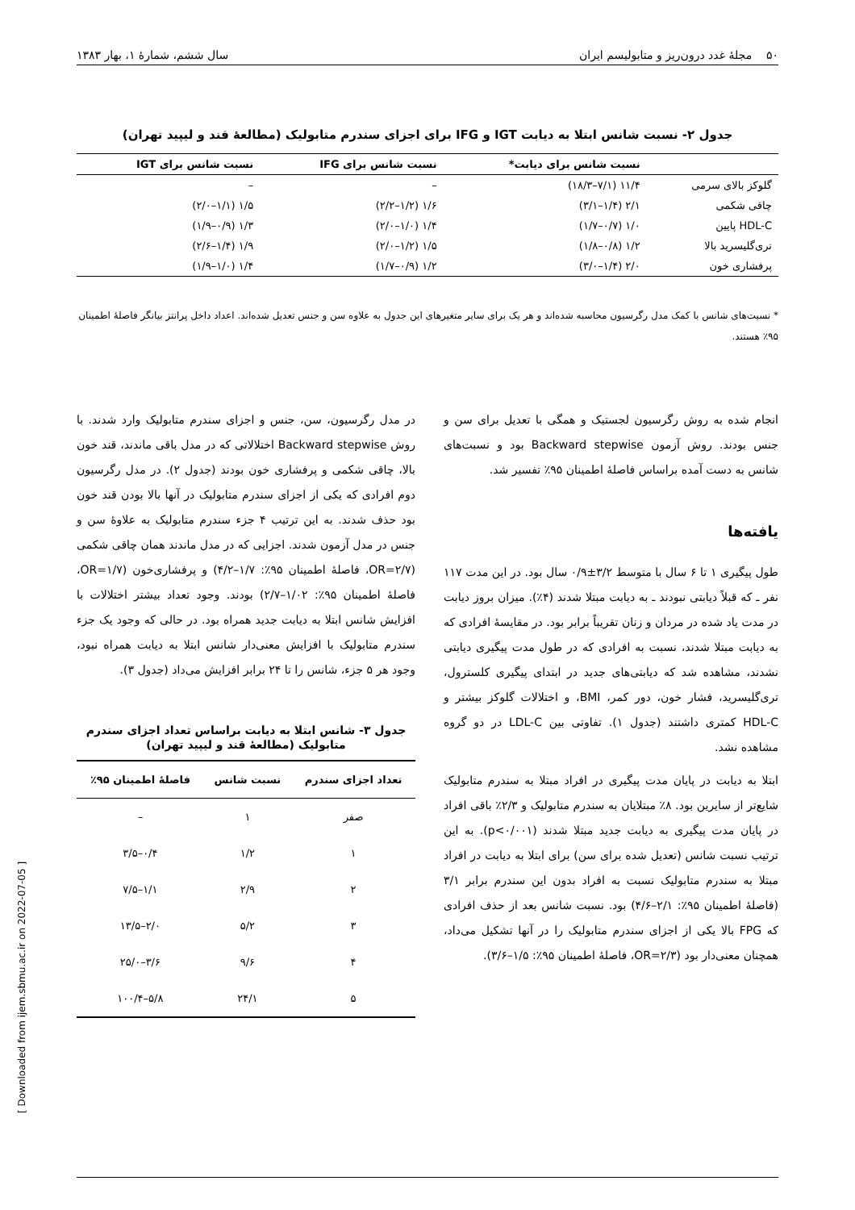۵۰ مجلهٔ غدد درون‌ریز و متابولیسم ایران سال ششم، شمارهٔ ۱، بهار ۱۳۸۳
جدول ۲- نسبت شانس ابتلا به دیابت IGT و IFG برای اجزای سندرم متابولیک (مطالعهٔ قند و لیپید تهران)
| | نسبت شانس برای دیابت* | نسبت شانس برای IFG | نسبت شانس برای IGT |
| --- | --- | --- | --- |
| گلوکز بالای سرمی | ۱۱/۴ (۷/۱–۱۸/۳) | – | – |
| چاقی شکمی | ۲/۱ (۱/۴–۳/۱) | ۱/۶ (۱/۲–۲/۲) | ۱/۵ (۱/۱–۲/۰) |
| HDL-C پایین | ۱/۰ (۰/۷–۱/۷) | ۱/۴ (۱/۰–۲/۰) | ۱/۳ (۰/۹–۱/۹) |
| تری‌گلیسرید بالا | ۱/۲ (۰/۸–۱/۸) | ۱/۵ (۱/۲–۲/۰) | ۱/۹ (۱/۴–۲/۶) |
| پرفشاری خون | ۲/۰ (۱/۴–۳/۰) | ۱/۲ (۰/۹–۱/۷) | ۱/۴ (۱/۰–۱/۹) |
* نسبت‌های شانس با کمک مدل رگرسیون محاسبه شده‌اند و هر یک برای سایر متغیرهای این جدول به علاوه سن و جنس تعدیل شده‌اند. اعداد داخل پرانتز بیانگر فاصلهٔ اطمینان ۹۵٪ هستند.
انجام شده به روش رگرسیون لجستیک و همگی با تعدیل برای سن و جنس بودند. روش آزمون Backward stepwise بود و نسبت‌های شانس به دست آمده براساس فاصلهٔ اطمینان ۹۵٪ تفسیر شد.
یافته‌ها
طول پیگیری ۱ تا ۶ سال با متوسط ۳/۲±۰/۹ سال بود. در این مدت ۱۱۷ نفر ـ که قبلاً دیابتی نبودند ـ به دیابت مبتلا شدند (۴٪). میزان بروز دیابت در مدت یاد شده در مردان و زنان تقریباً برابر بود. در مقایسهٔ افرادی که به دیابت مبتلا شدند، نسبت به افرادی که در طول مدت پیگیری دیابتی نشدند، مشاهده شد که دیابتی‌های جدید در ابتدای پیگیری کلسترول، تری‌گلیسرید، فشار خون، دور کمر، BMI، و اختلالات گلوکز بیشتر و HDL-C کمتری داشتند (جدول ۱). تفاوتی بین LDL-C در دو گروه مشاهده نشد.
ابتلا به دیابت در پایان مدت پیگیری در افراد مبتلا به سندرم متابولیک شایع‌تر از سایرین بود. ۸٪ مبتلایان به سندرم متابولیک و ۲/۳٪ باقی افراد در پایان مدت پیگیری به دیابت جدید مبتلا شدند (p<۰/۰۰۱). به این ترتیب نسبت شانس (تعدیل شده برای سن) برای ابتلا به دیابت در افراد مبتلا به سندرم متابولیک نسبت به افراد بدون این سندرم برابر ۳/۱ (فاصلهٔ اطمینان ۹۵٪: ۲/۱–۴/۶) بود. نسبت شانس بعد از حذف افرادی که FPG بالا یکی از اجزای سندرم متابولیک را در آنها تشکیل می‌داد، همچنان معنی‌دار بود (OR=۲/۳، فاصلهٔ اطمینان ۹۵٪: ۱/۵–۳/۶).
در مدل رگرسیون، سن، جنس و اجزای سندرم متابولیک وارد شدند. با روش Backward stepwise اختلالاتی که در مدل باقی ماندند، قند خون بالا، چاقی شکمی و پرفشاری خون بودند (جدول ۲). در مدل رگرسیون دوم افرادی که یکی از اجزای سندرم متابولیک در آنها بالا بودن قند خون بود حذف شدند. به این ترتیب ۴ جزء سندرم متابولیک به علاوهٔ سن و جنس در مدل آزمون شدند. اجزایی که در مدل ماندند همان چاقی شکمی (OR=۲/۷، فاصلهٔ اطمینان ۹۵٪: ۱/۷–۴/۲) و پرفشاری‌خون (OR=۱/۷، فاصلهٔ اطمینان ۹۵٪: ۱/۰۲–۲/۷) بودند. وجود تعداد بیشتر اختلالات با افزایش شانس ابتلا به دیابت جدید همراه بود. در حالی که وجود یک جزء سندرم متابولیک با افزایش معنی‌دار شانس ابتلا به دیابت همراه نبود، وجود هر ۵ جزء، شانس را تا ۲۴ برابر افزایش می‌داد (جدول ۳).
جدول ۳- شانس ابتلا به دیابت براساس تعداد اجزای سندرم متابولیک (مطالعهٔ قند و لیپید تهران)
| تعداد اجزای سندرم | نسبت شانس | فاصلهٔ اطمینان ۹۵٪ |
| --- | --- | --- |
| صفر | ۱ | – |
| ۱ | ۱/۲ | ۰/۴–۳/۵ |
| ۲ | ۲/۹ | ۱/۱–۷/۵ |
| ۳ | ۵/۲ | ۲/۰–۱۳/۵ |
| ۴ | ۹/۶ | ۳/۶–۲۵/۰ |
| ۵ | ۲۴/۱ | ۵/۸–۱۰۰/۴ |
[ Downloaded from ijem.sbmu.ac.ir on 2022-07-05 ]